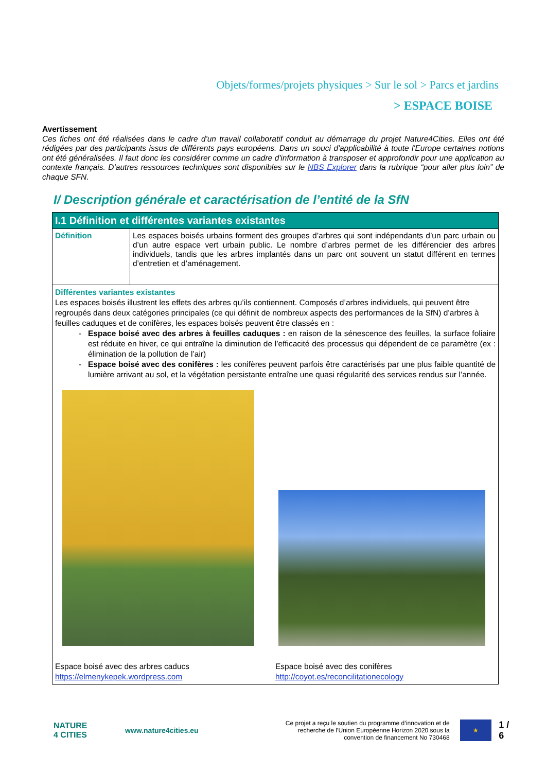Objets/formes/projets physiques > Sur le sol > Parcs et jardins
> ESPACE BOISE
Avertissement
Ces fiches ont été réalisées dans le cadre d'un travail collaboratif conduit au démarrage du projet Nature4Cities. Elles ont été rédigées par des participants issus de différents pays européens. Dans un souci d'applicabilité à toute l'Europe certaines notions ont été généralisées. Il faut donc les considérer comme un cadre d'information à transposer et approfondir pour une application au contexte français. D’autres ressources techniques sont disponibles sur le NBS Explorer dans la rubrique “pour aller plus loin” de chaque SFN.
I/ Description générale et caractérisation de l’entité de la SfN
| I.1 Définition et différentes variantes existantes | |
| --- | --- |
| Définition | Les espaces boisés urbains forment des groupes d’arbres qui sont indépendants d’un parc urbain ou d’un autre espace vert urbain public. Le nombre d’arbres permet de les différencier des arbres individuels, tandis que les arbres implantés dans un parc ont souvent un statut différent en termes d’entretien et d’aménagement. |
| Différentes variantes existantes Les espaces boisés illustrent les effets des arbres qu’ils contiennent. Composés d’arbres individuels, qui peuvent être regroupés dans deux catégories principales (ce qui définit de nombreux aspects des performances de la SfN) d’arbres à feuilles caduques et de conifères, les espaces boisés peuvent être classés en : Espace boisé avec des arbres à feuilles caduques : en raison de la sénescence des feuilles, la surface foliaire est réduite en hiver, ce qui entraîne la diminution de l’efficacité des processus qui dépendent de ce paramètre (ex : élimination de la pollution de l’air) Espace boisé avec des conifères : les conifères peuvent parfois être caractérisés par une plus faible quantité de lumière arrivant au sol, et la végétation persistante entraîne une quasi régularité des services rendus sur l’année. Espace boisé avec des arbres caducs https://elmenykepek.wordpress.com Espace boisé avec des conifères http://coyot.es/reconcilitationecology | |
NATURE
4 CITIES
www.nature4cities.eu
Ce projet a reçu le soutien du programme d’innovation et de recherche de l’Union Européenne Horizon 2020 sous la convention de financement No 730468
★
1 / 6